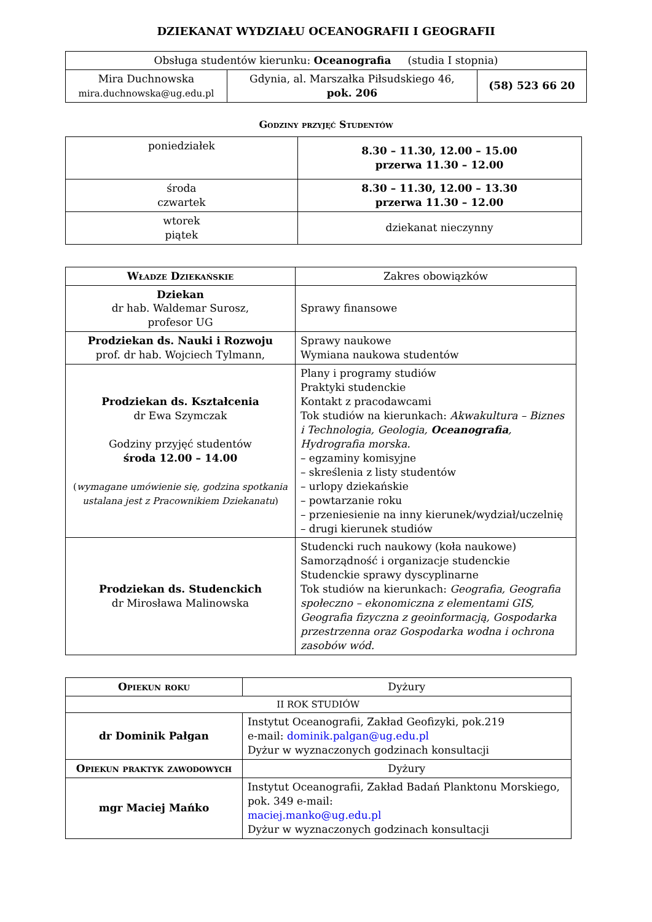DZIEKANAT WYDZIAŁU OCEANOGRAFII I GEOGRAFII
| Obsługa studentów kierunku: Oceanografia (studia I stopnia) | | |
| Mira Duchnowska mira.duchnowska@ug.edu.pl | Gdynia, al. Marszałka Piłsudskiego 46, pok. 206 | (58) 523 66 20 |
Godziny przyjęć Studentów
| poniedziałek | 8.30 – 11.30, 12.00 – 15.00 przerwa 11.30 – 12.00 |
| środa czwartek | 8.30 – 11.30, 12.00 – 13.30 przerwa 11.30 – 12.00 |
| wtorek piątek | dziekanat nieczynny |
| Władze Dziekańskie | Zakres obowiązków |
| Dziekan dr hab. Waldemar Surosz, profesor UG | Sprawy finansowe |
| Prodziekan ds. Nauki i Rozwoju prof. dr hab. Wojciech Tylmann, | Sprawy naukowe Wymiana naukowa studentów |
| Prodziekan ds. Kształcenia dr Ewa Szymczak Godziny przyjęć studentów środa 12.00 – 14.00 ( wymagane umówienie się, godzina spotkania ustalana jest z Pracownikiem Dziekanatu ) | Plany i programy studiów Praktyki studenckie Kontakt z pracodawcami Tok studiów na kierunkach: Akwakultura – Biznes i Technologia, Geologia, Oceanografia , Hydrografia morska. – egzaminy komisyjne – skreślenia z listy studentów – urlopy dziekańskie – powtarzanie roku – przeniesienie na inny kierunek/wydział/uczelnię – drugi kierunek studiów |
| Prodziekan ds. Studenckich dr Mirosława Malinowska | Studencki ruch naukowy (koła naukowe) Samorządność i organizacje studenckie Studenckie sprawy dyscyplinarne Tok studiów na kierunkach: Geografia, Geografia społeczno – ekonomiczna z elementami GIS, Geografia fizyczna z geoinformacją, Gospodarka przestrzenna oraz Gospodarka wodna i ochrona zasobów wód. |
| Opiekun roku | Dyżury |
| II ROK STUDIÓW | |
| dr Dominik Pałgan | Instytut Oceanografii, Zakład Geofizyki, pok.219 e-mail: dominik.palgan@ug.edu.pl Dyżur w wyznaczonych godzinach konsultacji |
| Opiekun praktyk zawodowych | Dyżury |
| mgr Maciej Mańko | Instytut Oceanografii, Zakład Badań Planktonu Morskiego, pok. 349 e-mail: maciej.manko@ug.edu.pl Dyżur w wyznaczonych godzinach konsultacji |